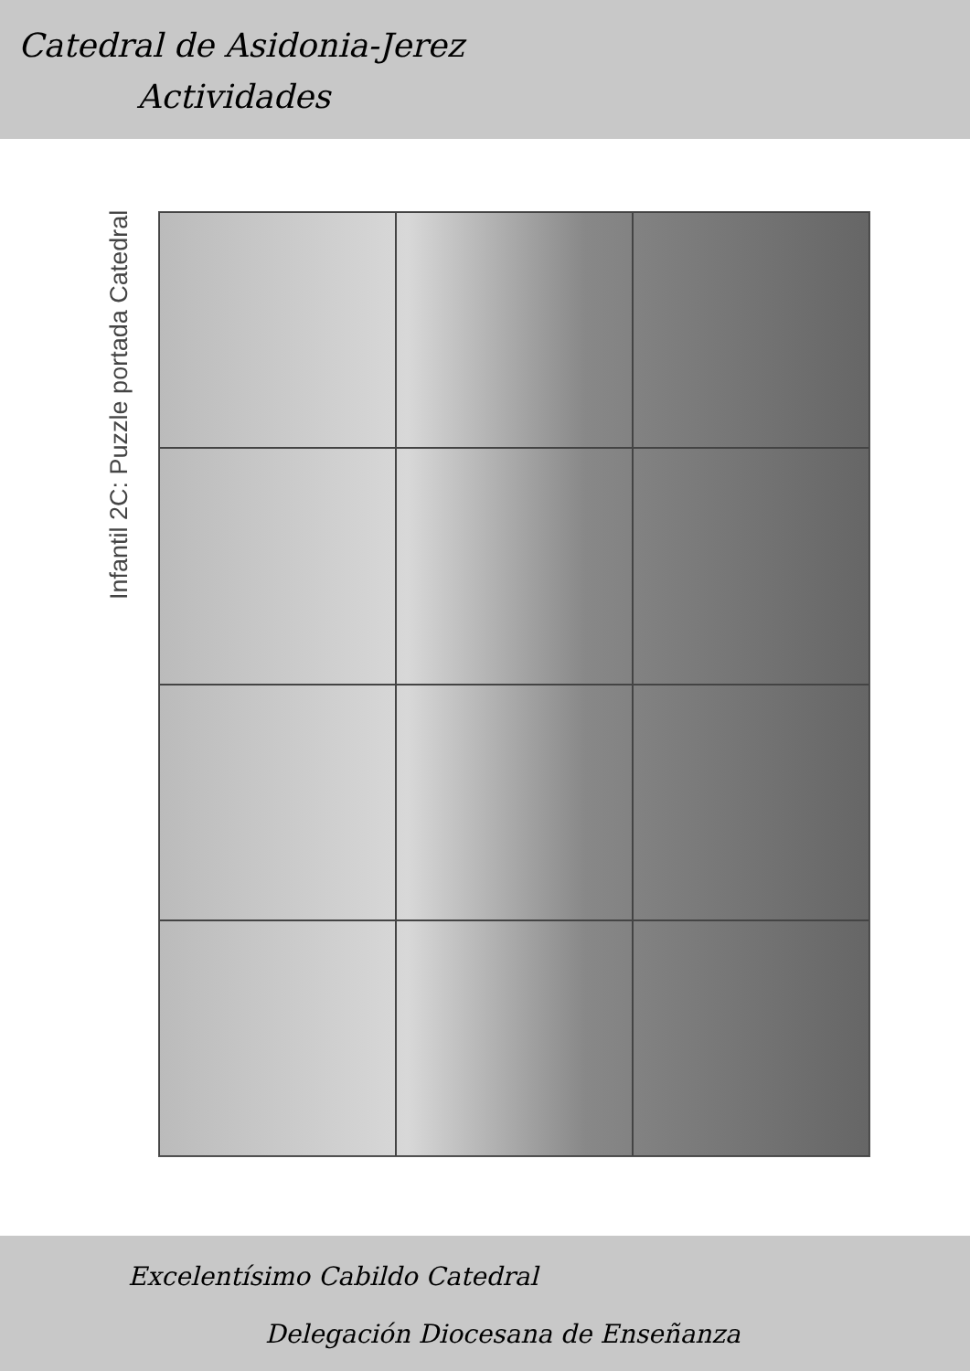Catedral de Asidonia-Jerez
Actividades
Infantil 2C: Puzzle portada Catedral
Excelentísimo Cabildo Catedral
Delegación Diocesana de Enseñanza